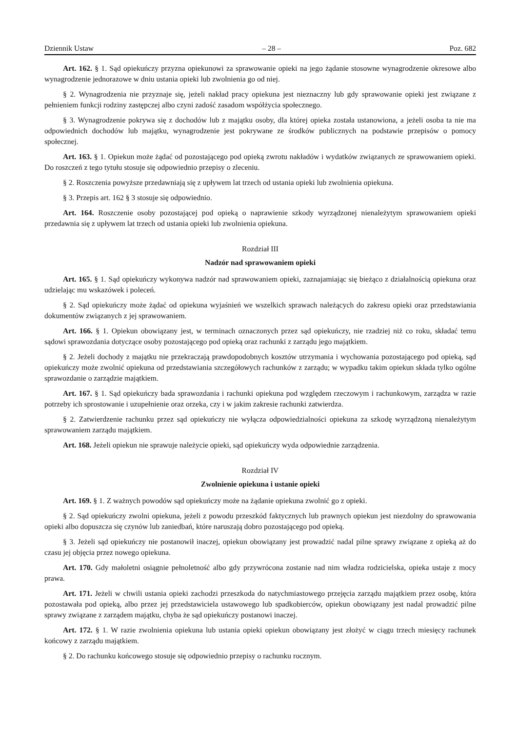Dziennik Ustaw – 28 – Poz. 682
Art. 162. § 1. Sąd opiekuńczy przyzna opiekunowi za sprawowanie opieki na jego żądanie stosowne wynagrodzenie okresowe albo wynagrodzenie jednorazowe w dniu ustania opieki lub zwolnienia go od niej.
§ 2. Wynagrodzenia nie przyznaje się, jeżeli nakład pracy opiekuna jest nieznaczny lub gdy sprawowanie opieki jest związane z pełnieniem funkcji rodziny zastępczej albo czyni zadość zasadom współżycia społecznego.
§ 3. Wynagrodzenie pokrywa się z dochodów lub z majątku osoby, dla której opieka została ustanowiona, a jeżeli osoba ta nie ma odpowiednich dochodów lub majątku, wynagrodzenie jest pokrywane ze środków publicznych na podstawie przepisów o pomocy społecznej.
Art. 163. § 1. Opiekun może żądać od pozostającego pod opieką zwrotu nakładów i wydatków związanych ze sprawowaniem opieki. Do roszczeń z tego tytułu stosuje się odpowiednio przepisy o zleceniu.
§ 2. Roszczenia powyższe przedawniają się z upływem lat trzech od ustania opieki lub zwolnienia opiekuna.
§ 3. Przepis art. 162 § 3 stosuje się odpowiednio.
Art. 164. Roszczenie osoby pozostającej pod opieką o naprawienie szkody wyrządzonej nienależytym sprawowaniem opieki przedawnia się z upływem lat trzech od ustania opieki lub zwolnienia opiekuna.
Rozdział III
Nadzór nad sprawowaniem opieki
Art. 165. § 1. Sąd opiekuńczy wykonywa nadzór nad sprawowaniem opieki, zaznajamiając się bieżąco z działalnością opiekuna oraz udzielając mu wskazówek i poleceń.
§ 2. Sąd opiekuńczy może żądać od opiekuna wyjaśnień we wszelkich sprawach należących do zakresu opieki oraz przedstawiania dokumentów związanych z jej sprawowaniem.
Art. 166. § 1. Opiekun obowiązany jest, w terminach oznaczonych przez sąd opiekuńczy, nie rzadziej niż co roku, składać temu sądowi sprawozdania dotyczące osoby pozostającego pod opieką oraz rachunki z zarządu jego majątkiem.
§ 2. Jeżeli dochody z majątku nie przekraczają prawdopodobnych kosztów utrzymania i wychowania pozostającego pod opieką, sąd opiekuńczy może zwolnić opiekuna od przedstawiania szczegółowych rachunków z zarządu; w wypadku takim opiekun składa tylko ogólne sprawozdanie o zarządzie majątkiem.
Art. 167. § 1. Sąd opiekuńczy bada sprawozdania i rachunki opiekuna pod względem rzeczowym i rachunkowym, zarządza w razie potrzeby ich sprostowanie i uzupełnienie oraz orzeka, czy i w jakim zakresie rachunki zatwierdza.
§ 2. Zatwierdzenie rachunku przez sąd opiekuńczy nie wyłącza odpowiedzialności opiekuna za szkodę wyrządzoną nienależytym sprawowaniem zarządu majątkiem.
Art. 168. Jeżeli opiekun nie sprawuje należycie opieki, sąd opiekuńczy wyda odpowiednie zarządzenia.
Rozdział IV
Zwolnienie opiekuna i ustanie opieki
Art. 169. § 1. Z ważnych powodów sąd opiekuńczy może na żądanie opiekuna zwolnić go z opieki.
§ 2. Sąd opiekuńczy zwolni opiekuna, jeżeli z powodu przeszkód faktycznych lub prawnych opiekun jest niezdolny do sprawowania opieki albo dopuszcza się czynów lub zaniedbań, które naruszają dobro pozostającego pod opieką.
§ 3. Jeżeli sąd opiekuńczy nie postanowił inaczej, opiekun obowiązany jest prowadzić nadal pilne sprawy związane z opieką aż do czasu jej objęcia przez nowego opiekuna.
Art. 170. Gdy małoletni osiągnie pełnoletność albo gdy przywrócona zostanie nad nim władza rodzicielska, opieka ustaje z mocy prawa.
Art. 171. Jeżeli w chwili ustania opieki zachodzi przeszkoda do natychmiastowego przejęcia zarządu majątkiem przez osobę, która pozostawała pod opieką, albo przez jej przedstawiciela ustawowego lub spadkobierców, opiekun obowiązany jest nadal prowadzić pilne sprawy związane z zarządem majątku, chyba że sąd opiekuńczy postanowi inaczej.
Art. 172. § 1. W razie zwolnienia opiekuna lub ustania opieki opiekun obowiązany jest złożyć w ciągu trzech miesięcy rachunek końcowy z zarządu majątkiem.
§ 2. Do rachunku końcowego stosuje się odpowiednio przepisy o rachunku rocznym.